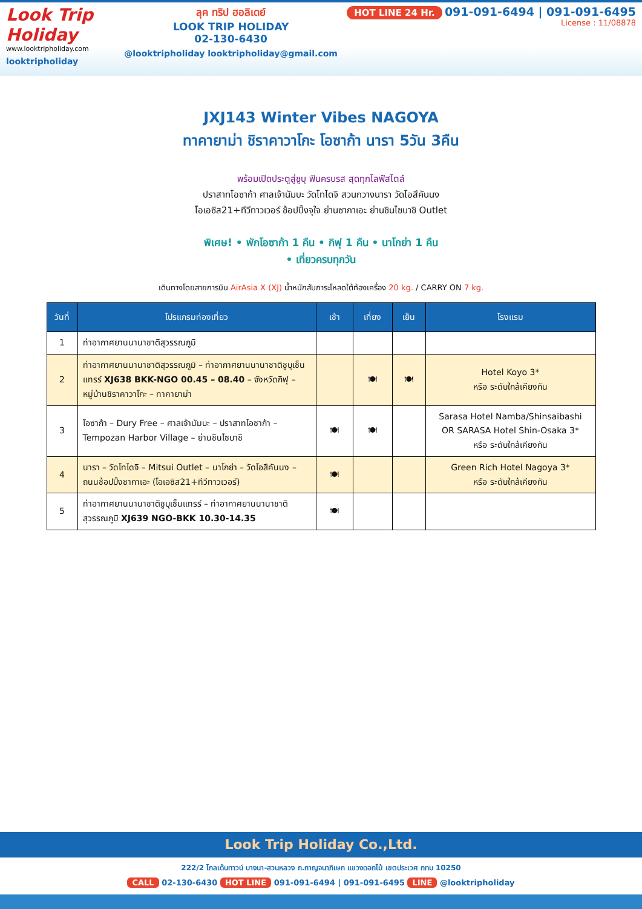Look Trip Holiday
www.looktripholiday.com
looktripholiday
ลุค ทริป ฮอลิเดย์
LOOK TRIP HOLIDAY
02-130-6430
@looktripholiday looktripholiday@gmail.com
HOT LINE 24 Hr. 091-091-6494 | 091-091-6495
License : 11/08878
JXJ143 Winter Vibes NAGOYA
ทาคายาม่า ชิราคาวาโกะ โอซาก้า นารา 5วัน 3คืน
พร้อมเปิดประตูสู่ชูบุ ฟินครบรส สุดทุกไลฟ์สไตล์
ปราสาทโอซาก้า ศาลเจ้านัมบะ วัดโทไดจิ สวนกวางนารา วัดโอสึคันนง
โอเอซิส21+ทีวีทาวเวอร์ ช้อปปิ้งจุใจ ย่านซากาเอะ ย่านชินไซบาชิ Outlet
พิเศษ! • พักโอซาก้า 1 คืน • กิฟุ 1 คืน • นาโกย่า 1 คืน
• เที่ยวครบทุกวัน
เดินทางโดยสายการบิน AirAsia X (XJ) น้ำหนักสัมภาระโหลดใต้ท้องเครื่อง 20 kg. / CARRY ON 7 kg.
| วันที่ | โปรแกรมท่องเที่ยว | เช้า | เที่ยง | เย็น | โรงแรม |
| --- | --- | --- | --- | --- | --- |
| 1 | ท่าอากาศยานนานาชาติสุวรรณภูมิ | | | | |
| 2 | ท่าอากาศยานนานาชาติสุวรรณภูมิ – ท่าอากาศยานนานาชาติชูบุเซ็นแทรร์ XJ638 BKK-NGO 00.45 – 08.40 – จังหวัดกิฟุ – หมู่บ้านชิราคาวาโกะ – ทาคายาม่า | | 🍽 | 🍽 | Hotel Koyo 3* หรือ ระดับใกล้เคียงกัน |
| 3 | โอซาก้า – Dury Free – ศาลเจ้านัมบะ – ปราสาทโอซาก้า – Tempozan Harbor Village – ย่านชินไซบาชิ | 🍽 | 🍽 | | Sarasa Hotel Namba/Shinsaibashi OR SARASA Hotel Shin-Osaka 3* หรือ ระดับใกล้เคียงกัน |
| 4 | นารา – วัดโทไดจิ – Mitsui Outlet – นาโกย่า – วัดโอสึคันนง – ถนนช้อปปิ้งซากาเอะ (โอเอซิส21+ทีวีทาวเวอร์) | 🍽 | | | Green Rich Hotel Nagoya 3* หรือ ระดับใกล้เคียงกัน |
| 5 | ท่าอากาศยานนานาชาติชูบุเซ็นแทรร์ – ท่าอากาศยานนานาชาติสุวรรณภูมิ XJ639 NGO-BKK 10.30-14.35 | 🍽 | | | |
Look Trip Holiday Co.,Ltd.
222/2 โกลเด้นทาวน์ บางนา-สวนหลวง ถ.กาญจนาภิเษก แขวงดอกไม้ เขตประเวศ กทม 10250
CALL 02-130-6430 HOT LINE 091-091-6494 | 091-091-6495 LINE @looktripholiday